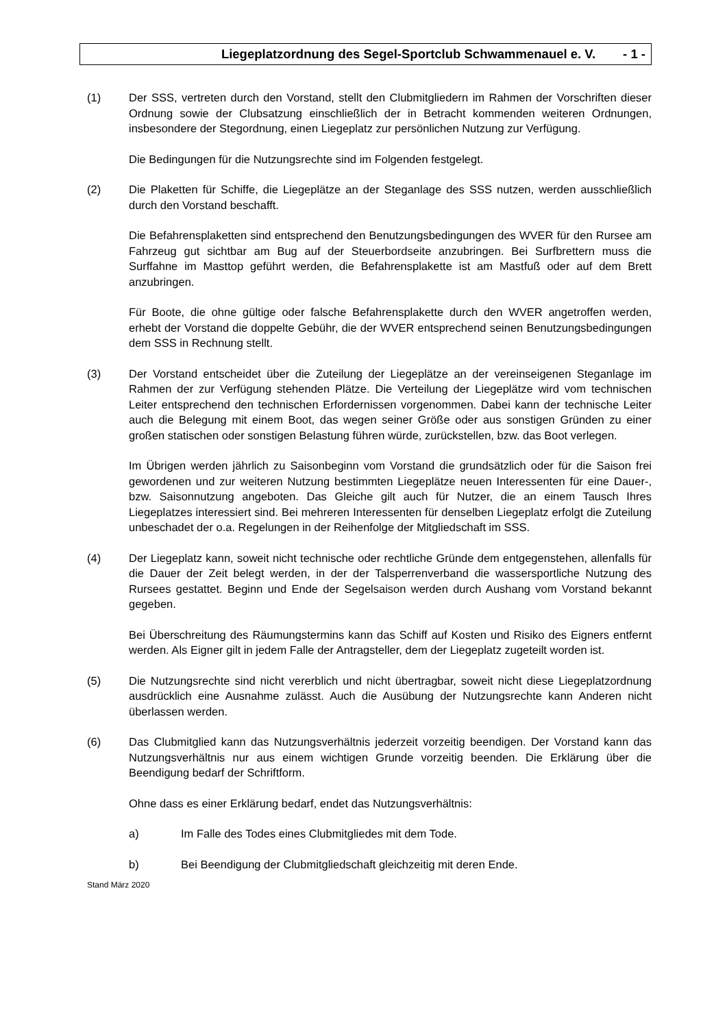Liegeplatzordnung des Segel-Sportclub Schwammenauel e. V. - 1 -
(1) Der SSS, vertreten durch den Vorstand, stellt den Clubmitgliedern im Rahmen der Vorschriften dieser Ordnung sowie der Clubsatzung einschließlich der in Betracht kommenden weiteren Ordnungen, insbesondere der Stegordnung, einen Liegeplatz zur persönlichen Nutzung zur Verfügung.
Die Bedingungen für die Nutzungsrechte sind im Folgenden festgelegt.
(2) Die Plaketten für Schiffe, die Liegeplätze an der Steganlage des SSS nutzen, werden ausschließlich durch den Vorstand beschafft.
Die Befahrensplaketten sind entsprechend den Benutzungsbedingungen des WVER für den Rursee am Fahrzeug gut sichtbar am Bug auf der Steuerbordseite anzubringen. Bei Surfbrettern muss die Surffahne im Masttop geführt werden, die Befahrensplakette ist am Mastfuß oder auf dem Brett anzubringen.
Für Boote, die ohne gültige oder falsche Befahrensplakette durch den WVER angetroffen werden, erhebt der Vorstand die doppelte Gebühr, die der WVER entsprechend seinen Benutzungsbedingungen dem SSS in Rechnung stellt.
(3) Der Vorstand entscheidet über die Zuteilung der Liegeplätze an der vereinseigenen Steganlage im Rahmen der zur Verfügung stehenden Plätze. Die Verteilung der Liegeplätze wird vom technischen Leiter entsprechend den technischen Erfordernissen vorgenommen. Dabei kann der technische Leiter auch die Belegung mit einem Boot, das wegen seiner Größe oder aus sonstigen Gründen zu einer großen statischen oder sonstigen Belastung führen würde, zurückstellen, bzw. das Boot verlegen.
Im Übrigen werden jährlich zu Saisonbeginn vom Vorstand die grundsätzlich oder für die Saison frei gewordenen und zur weiteren Nutzung bestimmten Liegeplätze neuen Interessenten für eine Dauer-, bzw. Saisonnutzung angeboten. Das Gleiche gilt auch für Nutzer, die an einem Tausch Ihres Liegeplatzes interessiert sind. Bei mehreren Interessenten für denselben Liegeplatz erfolgt die Zuteilung unbeschadet der o.a. Regelungen in der Reihenfolge der Mitgliedschaft im SSS.
(4) Der Liegeplatz kann, soweit nicht technische oder rechtliche Gründe dem entgegenstehen, allenfalls für die Dauer der Zeit belegt werden, in der der Talsperrenverband die wassersportliche Nutzung des Rursees gestattet. Beginn und Ende der Segelsaison werden durch Aushang vom Vorstand bekannt gegeben.
Bei Überschreitung des Räumungstermins kann das Schiff auf Kosten und Risiko des Eigners entfernt werden. Als Eigner gilt in jedem Falle der Antragsteller, dem der Liegeplatz zugeteilt worden ist.
(5) Die Nutzungsrechte sind nicht vererblich und nicht übertragbar, soweit nicht diese Liegeplatzordnung ausdrücklich eine Ausnahme zulässt. Auch die Ausübung der Nutzungsrechte kann Anderen nicht überlassen werden.
(6) Das Clubmitglied kann das Nutzungsverhältnis jederzeit vorzeitig beendigen. Der Vorstand kann das Nutzungsverhältnis nur aus einem wichtigen Grunde vorzeitig beenden. Die Erklärung über die Beendigung bedarf der Schriftform.
Ohne dass es einer Erklärung bedarf, endet das Nutzungsverhältnis:
a) Im Falle des Todes eines Clubmitgliedes mit dem Tode.
b) Bei Beendigung der Clubmitgliedschaft gleichzeitig mit deren Ende.
Stand März 2020